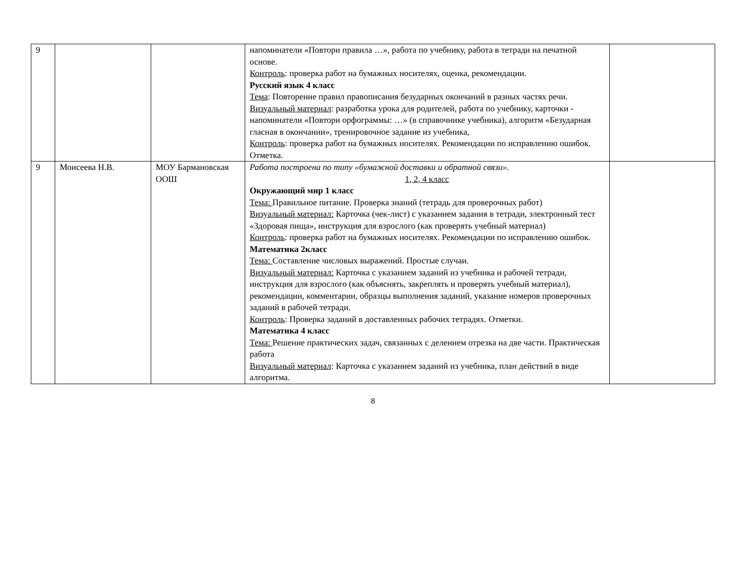| 9 | | | напоминатели «Повтори правила …», работа по учебнику, работа в тетради на печатной основе. Контроль : проверка работ на бумажных носителях, оценка, рекомендации. Русский язык 4 класс Тема : Повторение правил правописания безударных окончаний в разных частях речи. Визуальный материал : разработка урока для родителей, работа по учебнику, карточки - напоминатели «Повтори орфограммы: …» (в справочнике учебника), алгоритм «Безударная гласная в окончании», тренировочное задание из учебника, Контроль : проверка работ на бумажных носителях. Рекомендации по исправлению ошибок. Отметка. | |
| 9 | Моисеева Н.В. | МОУ Бармановская ООШ | Работа построена по типу «бумажной доставки и обратной связи». 1, 2, 4 класс Окружающий мир 1 класс Тема: Правильное питание. Проверка знаний (тетрадь для проверочных работ) Визуальный материал: Карточка (чек-лист) с указанием задания в тетради, электронный тест «Здоровая пища», инструкция для взрослого (как проверять учебный материал) Контроль : проверка работ на бумажных носителях. Рекомендации по исправлению ошибок. Математика 2класс Тема: Составление числовых выражений. Простые случаи. Визуальный материал: Карточка с указанием заданий из учебника и рабочей тетради, инструкция для взрослого (как объяснять, закреплять и проверять учебный материал), рекомендации, комментарии, образцы выполнения заданий, указание номеров проверочных заданий в рабочей тетради. Контроль : Проверка заданий в доставленных рабочих тетрадях. Отметки. Математика 4 класс Тема: Решение практических задач, связанных с делением отрезка на две части. Практическая работа Визуальный материал : Карточка с указанием заданий из учебника, план действий в виде алгоритма. | |
8